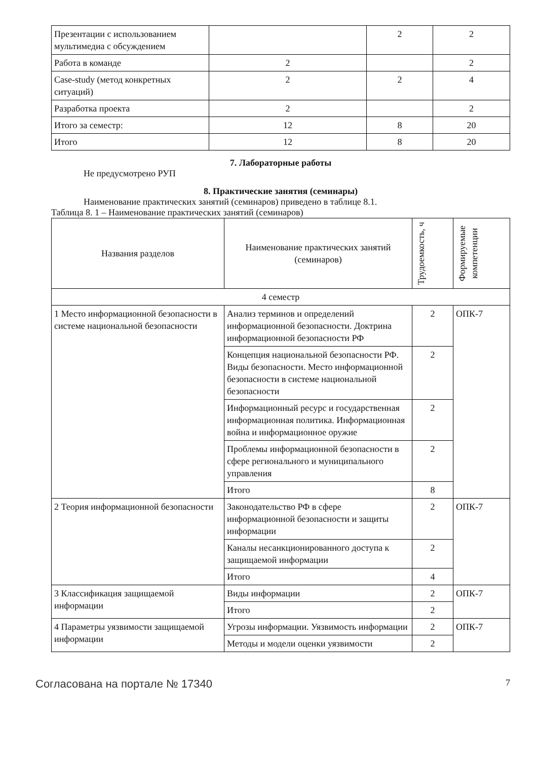| Презентации с использованием мультимедиа с обсуждением | | 2 | 2 |
| Работа в команде | 2 | | 2 |
| Case-study (метод конкретных ситуаций) | 2 | 2 | 4 |
| Разработка проекта | 2 | | 2 |
| Итого за семестр: | 12 | 8 | 20 |
| Итого | 12 | 8 | 20 |
7. Лабораторные работы
Не предусмотрено РУП
8. Практические занятия (семинары)
Наименование практических занятий (семинаров) приведено в таблице 8.1.
Таблица 8. 1 – Наименование практических занятий (семинаров)
| Названия разделов | Наименование практических занятий (семинаров) | Трудоемкость, ч | Формируемые компетенции |
| --- | --- | --- | --- |
| 4 семестр | | | |
| 1 Место информационной безопасности в системе национальной безопасности | Анализ терминов и определений информационной безопасности. Доктрина информационной безопасности РФ | 2 | ОПК-7 |
| | Концепция национальной безопасности РФ. Виды безопасности. Место информационной безопасности в системе национальной безопасности | 2 | |
| | Информационный ресурс и государственная информационная политика. Информационная война и информационное оружие | 2 | |
| | Проблемы информационной безопасности в сфере регионального и муниципального управления | 2 | |
| | Итого | 8 | |
| 2 Теория информационной безопасности | Законодательство РФ в сфере информационной безопасности и защиты информации | 2 | ОПК-7 |
| | Каналы несанкционированного доступа к защищаемой информации | 2 | |
| | Итого | 4 | |
| 3 Классификация защищаемой информации | Виды информации | 2 | ОПК-7 |
| | Итого | 2 | |
| 4 Параметры уязвимости защищаемой информации | Угрозы информации. Уязвимость информации | 2 | ОПК-7 |
| | Методы и модели оценки уязвимости | 2 | |
Согласована на портале № 17340 7